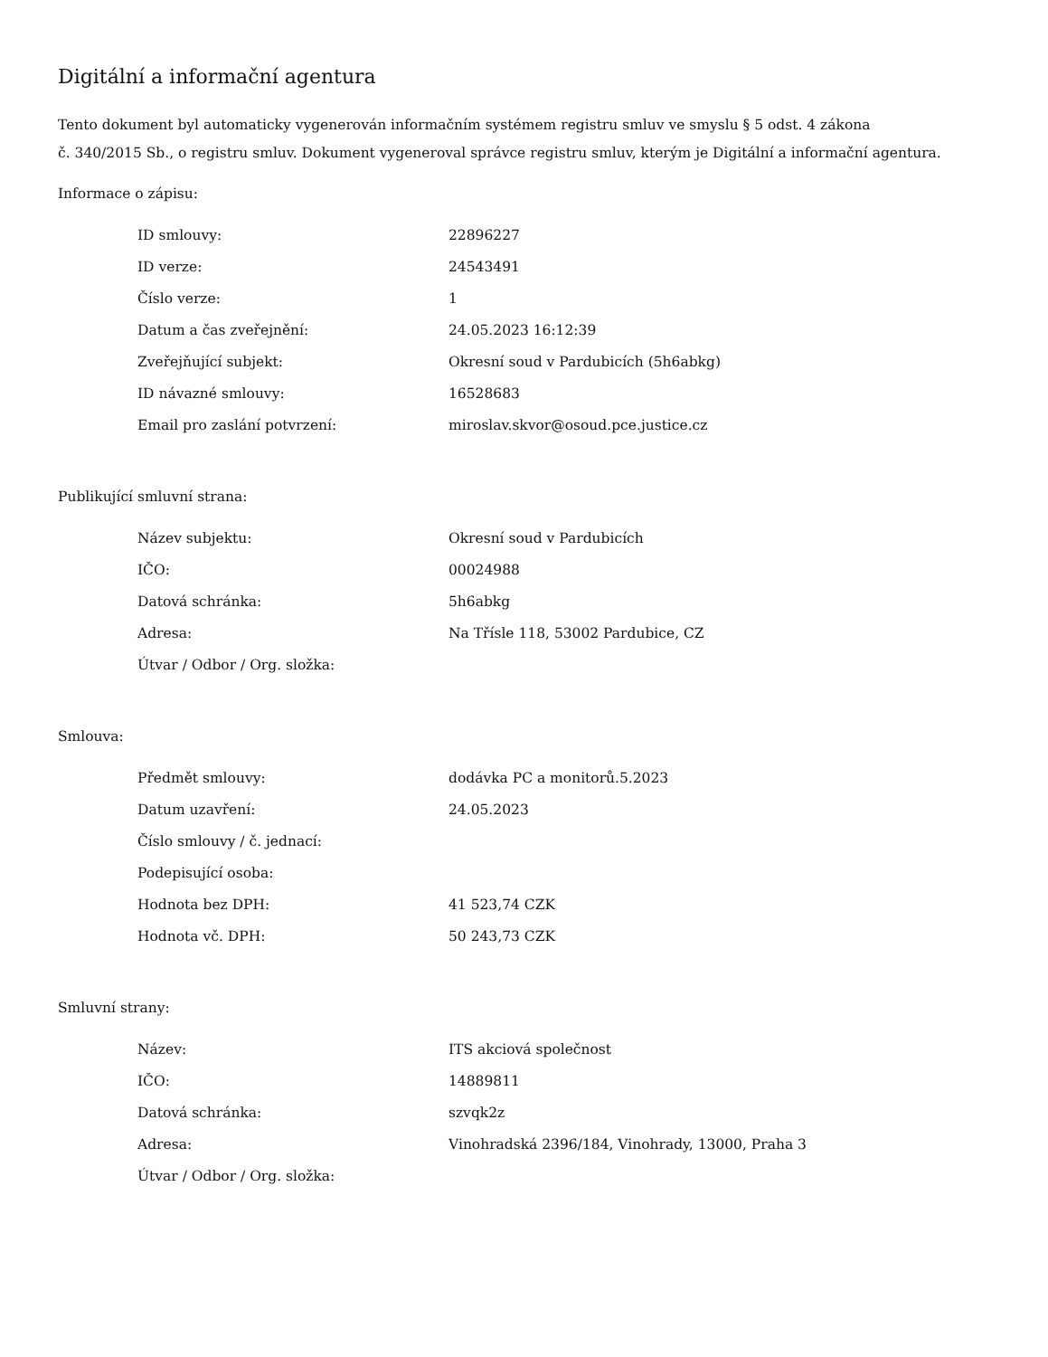Digitální a informační agentura
Tento dokument byl automaticky vygenerován informačním systémem registru smluv ve smyslu § 5 odst. 4 zákona
č. 340/2015 Sb., o registru smluv. Dokument vygeneroval správce registru smluv, kterým je Digitální a informační agentura.
Informace o zápisu:
| ID smlouvy: | 22896227 |
| ID verze: | 24543491 |
| Číslo verze: | 1 |
| Datum a čas zveřejnění: | 24.05.2023 16:12:39 |
| Zveřejňující subjekt: | Okresní soud v Pardubicích (5h6abkg) |
| ID návazné smlouvy: | 16528683 |
| Email pro zaslání potvrzení: | miroslav.skvor@osoud.pce.justice.cz |
Publikující smluvní strana:
| Název subjektu: | Okresní soud v Pardubicích |
| IČO: | 00024988 |
| Datová schránka: | 5h6abkg |
| Adresa: | Na Třísle 118, 53002 Pardubice, CZ |
| Útvar / Odbor / Org. složka: | |
Smlouva:
| Předmět smlouvy: | dodávka PC a monitorů.5.2023 |
| Datum uzavření: | 24.05.2023 |
| Číslo smlouvy / č. jednací: | |
| Podepisující osoba: | |
| Hodnota bez DPH: | 41 523,74 CZK |
| Hodnota vč. DPH: | 50 243,73 CZK |
Smluvní strany:
| Název: | ITS akciová společnost |
| IČO: | 14889811 |
| Datová schránka: | szvqk2z |
| Adresa: | Vinohradská 2396/184, Vinohrady, 13000, Praha 3 |
| Útvar / Odbor / Org. složka: | |